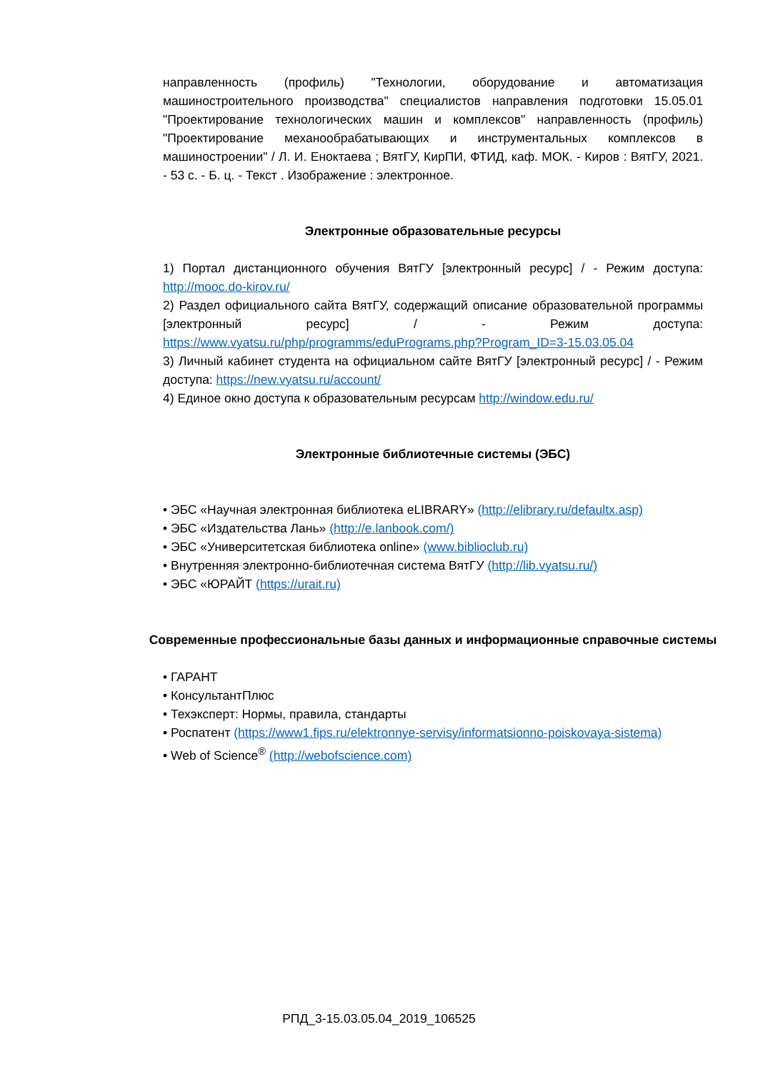направленность (профиль) "Технологии, оборудование и автоматизация машиностроительного производства" специалистов направления подготовки 15.05.01 "Проектирование технологических машин и комплексов" направленность (профиль) "Проектирование механообрабатывающих и инструментальных комплексов в машиностроении" / Л. И. Еноктаева ; ВятГУ, КирПИ, ФТИД, каф. МОК. - Киров : ВятГУ, 2021. - 53 с. - Б. ц. - Текст . Изображение : электронное.
Электронные образовательные ресурсы
1) Портал дистанционного обучения ВятГУ [электронный ресурс] / - Режим доступа: http://mooc.do-kirov.ru/
2) Раздел официального сайта ВятГУ, содержащий описание образовательной программы [электронный ресурс] / - Режим доступа: https://www.vyatsu.ru/php/programms/eduPrograms.php?Program_ID=3-15.03.05.04
3) Личный кабинет студента на официальном сайте ВятГУ [электронный ресурс] / - Режим доступа: https://new.vyatsu.ru/account/
4) Единое окно доступа к образовательным ресурсам http://window.edu.ru/
Электронные библиотечные системы (ЭБС)
• ЭБС «Научная электронная библиотека eLIBRARY» (http://elibrary.ru/defaultx.asp)
• ЭБС «Издательства Лань» (http://e.lanbook.com/)
• ЭБС «Университетская библиотека online» (www.biblioclub.ru)
• Внутренняя электронно-библиотечная система ВятГУ (http://lib.vyatsu.ru/)
• ЭБС «ЮРАЙТ (https://urait.ru)
Современные профессиональные базы данных и информационные справочные системы
• ГАРАНТ
• КонсультантПлюс
• Техэксперт: Нормы, правила, стандарты
• Роспатент (https://www1.fips.ru/elektronnye-servisy/informatsionno-poiskovaya-sistema)
• Web of Science<sup>®</sup> (http://webofscience.com)
РПД_3-15.03.05.04_2019_106525